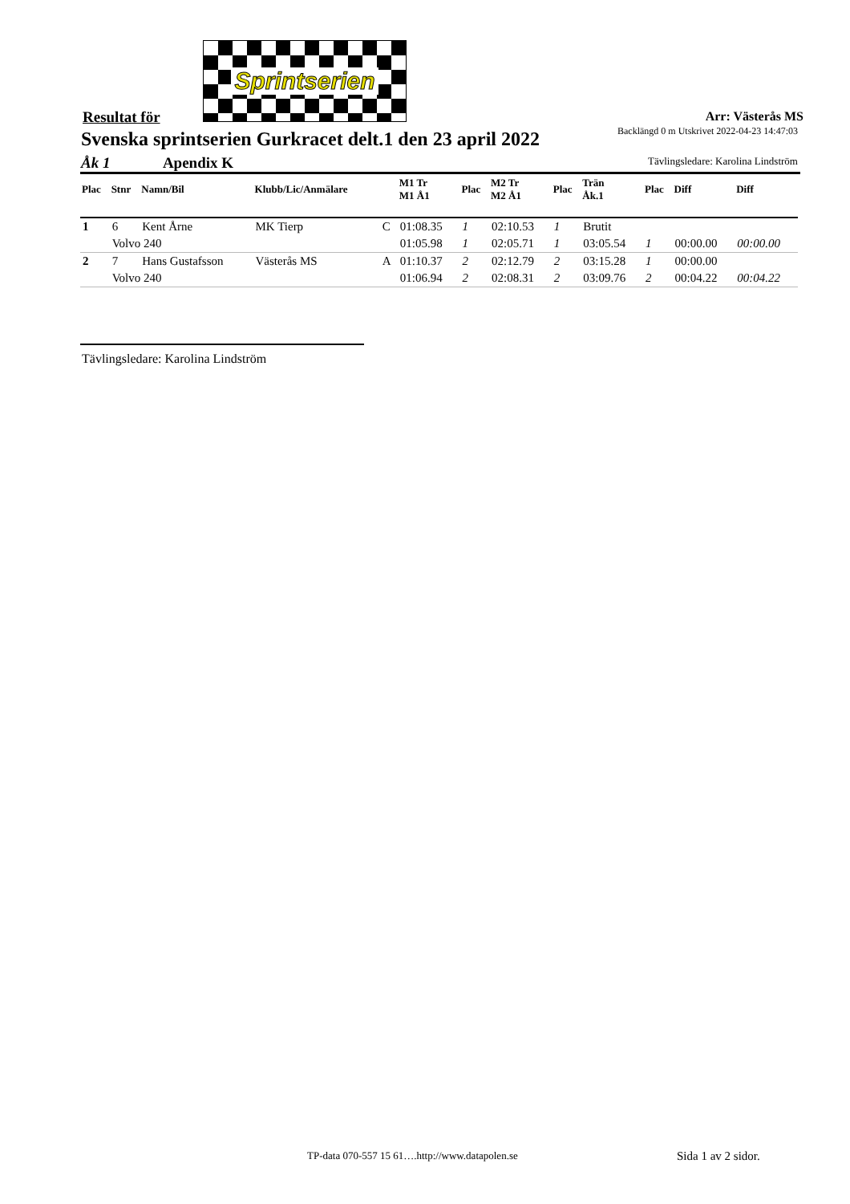Sprintserien
Resultat för Arr: Västerås MS
Backlängd 0 m Utskrivet 2022-04-23 14:47:03
Svenska sprintserien Gurkracet delt.1 den 23 april 2022
Åk 1 Apendix K
Tävlingsledare: Karolina Lindström
| Plac | Stnr | Namn/Bil | Klubb/Lic/Anmälare | | M1 Tr M1 Å1 | Plac | M2 Tr M2 Å1 | Plac | Trän Åk.1 | Plac | Diff | Diff |
| --- | --- | --- | --- | --- | --- | --- | --- | --- | --- | --- | --- | --- |
| 1 | 6 | Kent Årne | MK Tierp | C | 01:08.35 | 1 | 02:10.53 | 1 | Brutit | | | |
| | Volvo 240 | | | | 01:05.98 | 1 | 02:05.71 | 1 | 03:05.54 | 1 | 00:00.00 | 00:00.00 |
| 2 | 7 | Hans Gustafsson | Västerås MS | A | 01:10.37 | 2 | 02:12.79 | 2 | 03:15.28 | 1 | 00:00.00 | |
| | Volvo 240 | | | | 01:06.94 | 2 | 02:08.31 | 2 | 03:09.76 | 2 | 00:04.22 | 00:04.22 |
Tävlingsledare: Karolina Lindström
TP-data 070-557 15 61….http://www.datapolen.se
Sida 1 av 2 sidor.